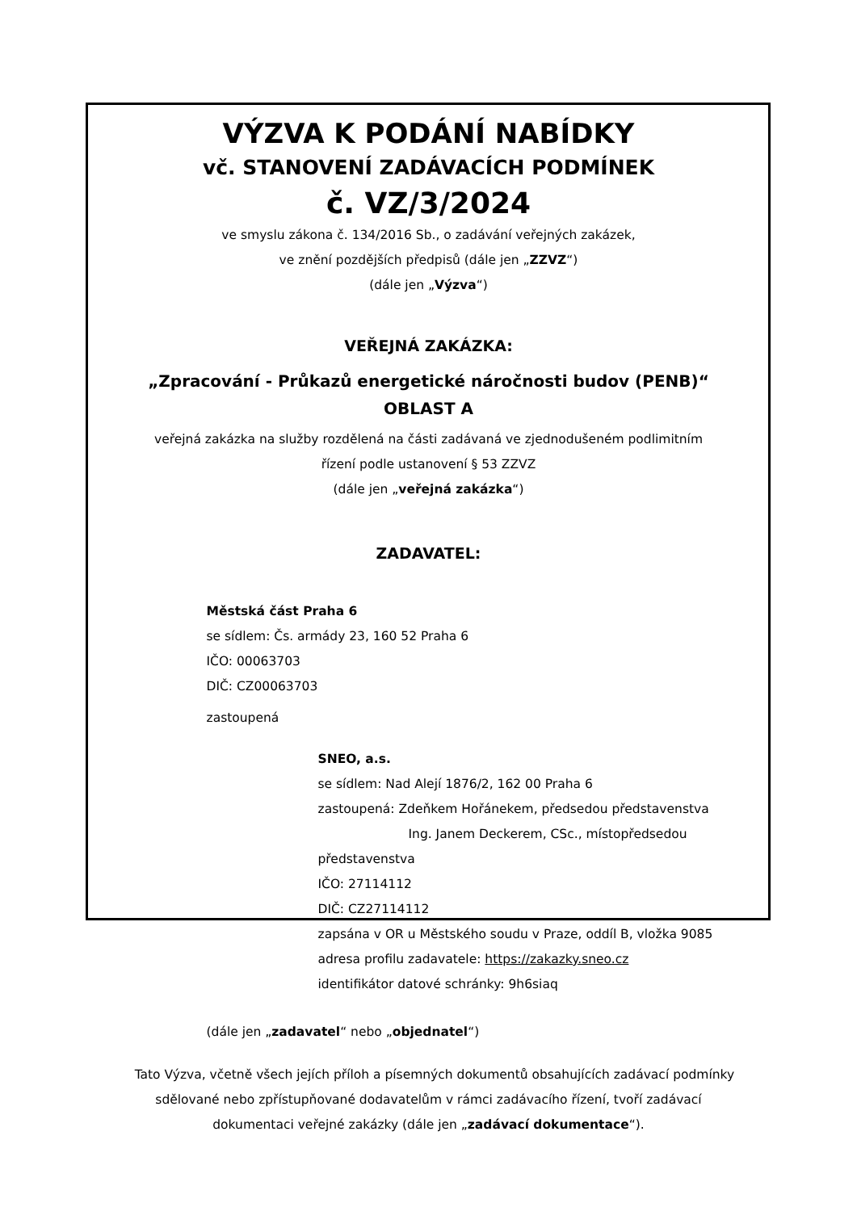VÝZVA K PODÁNÍ NABÍDKY
vč. STANOVENÍ ZADÁVACÍCH PODMÍNEK
č. VZ/3/2024
ve smyslu zákona č. 134/2016 Sb., o zadávání veřejných zakázek,
ve znění pozdějších předpisů (dále jen „ZZVZ“)
(dále jen „Výzva“)
VEŘEJNÁ ZAKÁZKA:
„Zpracování - Průkazů energetické náročnosti budov (PENB)“
OBLAST A
veřejná zakázka na služby rozdělená na části zadávaná ve zjednodušeném podlimitním
řízení podle ustanovení § 53 ZZVZ
(dále jen „veřejná zakázka“)
ZADAVATEL:
Městská část Praha 6
se sídlem: Čs. armády 23, 160 52 Praha 6
IČO: 00063703
DIČ: CZ00063703
zastoupená
SNEO, a.s.
se sídlem: Nad Alejí 1876/2, 162 00 Praha 6
zastoupená: Zdeňkem Hořánekem, předsedou představenstva
Ing. Janem Deckerem, CSc., místopředsedou představenstva
IČO: 27114112
DIČ: CZ27114112
zapsána v OR u Městského soudu v Praze, oddíl B, vložka 9085
adresa profilu zadavatele: https://zakazky.sneo.cz
identifikátor datové schránky: 9h6siaq
(dále jen „zadavatel“ nebo „objednatel“)
Tato Výzva, včetně všech jejích příloh a písemných dokumentů obsahujících zadávací podmínky sdělované nebo zpřístupňované dodavatelům v rámci zadávacího řízení, tvoří zadávací dokumentaci veřejné zakázky (dále jen „zadávací dokumentace“).